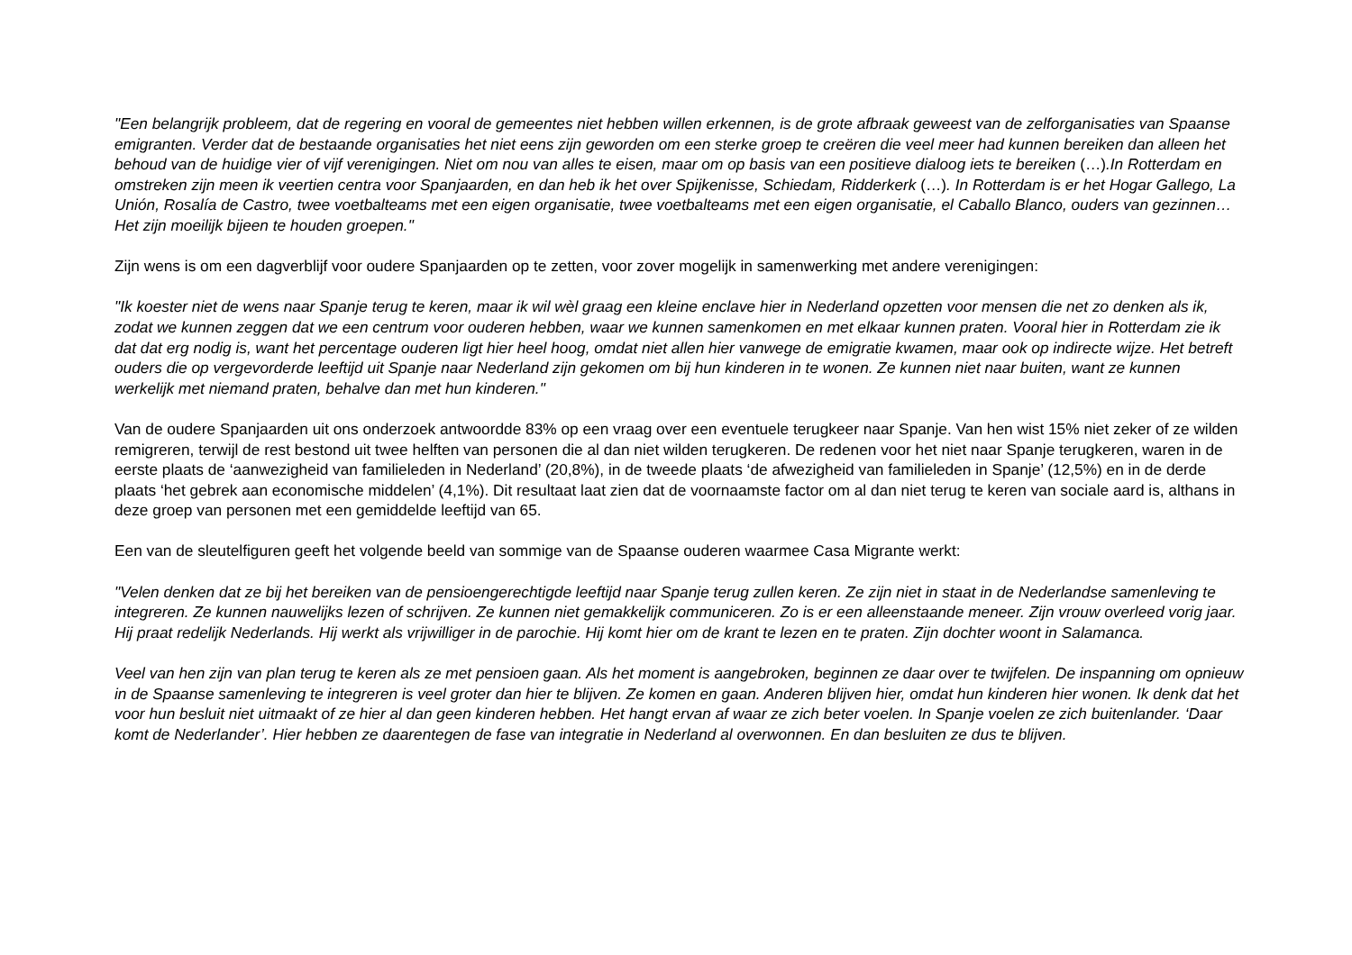"Een belangrijk probleem, dat de regering en vooral de gemeentes niet hebben willen erkennen, is de grote afbraak geweest van de zelforganisaties van Spaanse emigranten. Verder dat de bestaande organisaties het niet eens zijn geworden om een sterke groep te creëren die veel meer had kunnen bereiken dan alleen het behoud van de huidige vier of vijf verenigingen. Niet om nou van alles te eisen, maar om op basis van een positieve dialoog iets te bereiken (…).In Rotterdam en omstreken zijn meen ik veertien centra voor Spanjaarden, en dan heb ik het over Spijkenisse, Schiedam, Ridderkerk (…). In Rotterdam is er het Hogar Gallego, La Unión, Rosalía de Castro, twee voetbalteams met een eigen organisatie, twee voetbalteams met een eigen organisatie, el Caballo Blanco, ouders van gezinnen…Het zijn moeilijk bijeen te houden groepen."
Zijn wens is om een dagverblijf voor oudere Spanjaarden op te zetten, voor zover mogelijk in samenwerking met andere verenigingen:
"Ik koester niet de wens naar Spanje terug te keren, maar ik wil wèl graag een kleine enclave hier in Nederland opzetten voor mensen die net zo denken als ik, zodat we kunnen zeggen dat we een centrum voor ouderen hebben, waar we kunnen samenkomen en met elkaar kunnen praten. Vooral hier in Rotterdam zie ik dat dat erg nodig is, want het percentage ouderen ligt hier heel hoog, omdat niet allen hier vanwege de emigratie kwamen, maar ook op indirecte wijze. Het betreft ouders die op vergevorderde leeftijd uit Spanje naar Nederland zijn gekomen om bij hun kinderen in te wonen. Ze kunnen niet naar buiten, want ze kunnen werkelijk met niemand praten, behalve dan met hun kinderen."
Van de oudere Spanjaarden uit ons onderzoek antwoordde 83% op een vraag over een eventuele terugkeer naar Spanje. Van hen wist 15% niet zeker of ze wilden remigreren, terwijl de rest bestond uit twee helften van personen die al dan niet wilden terugkeren. De redenen voor het niet naar Spanje terugkeren, waren in de eerste plaats de ‘aanwezigheid van familieleden in Nederland’ (20,8%), in de tweede plaats ‘de afwezigheid van familieleden in Spanje’ (12,5%) en in de derde plaats ‘het gebrek aan economische middelen’ (4,1%). Dit resultaat laat zien dat de voornaamste factor om al dan niet terug te keren van sociale aard is, althans in deze groep van personen met een gemiddelde leeftijd van 65.
Een van de sleutelfiguren geeft het volgende beeld van sommige van de Spaanse ouderen waarmee Casa Migrante werkt:
"Velen denken dat ze bij het bereiken van de pensioengerechtigde leeftijd naar Spanje terug zullen keren. Ze zijn niet in staat in de Nederlandse samenleving te integreren. Ze kunnen nauwelijks lezen of schrijven. Ze kunnen niet gemakkelijk communiceren. Zo is er een alleenstaande meneer. Zijn vrouw overleed vorig jaar. Hij praat redelijk Nederlands. Hij werkt als vrijwilliger in de parochie. Hij komt hier om de krant te lezen en te praten. Zijn dochter woont in Salamanca.
Veel van hen zijn van plan terug te keren als ze met pensioen gaan. Als het moment is aangebroken, beginnen ze daar over te twijfelen. De inspanning om opnieuw in de Spaanse samenleving te integreren is veel groter dan hier te blijven. Ze komen en gaan. Anderen blijven hier, omdat hun kinderen hier wonen. Ik denk dat het voor hun besluit niet uitmaakt of ze hier al dan geen kinderen hebben. Het hangt ervan af waar ze zich beter voelen. In Spanje voelen ze zich buitenlander. ‘Daar komt de Nederlander’. Hier hebben ze daarentegen de fase van integratie in Nederland al overwonnen. En dan besluiten ze dus te blijven.